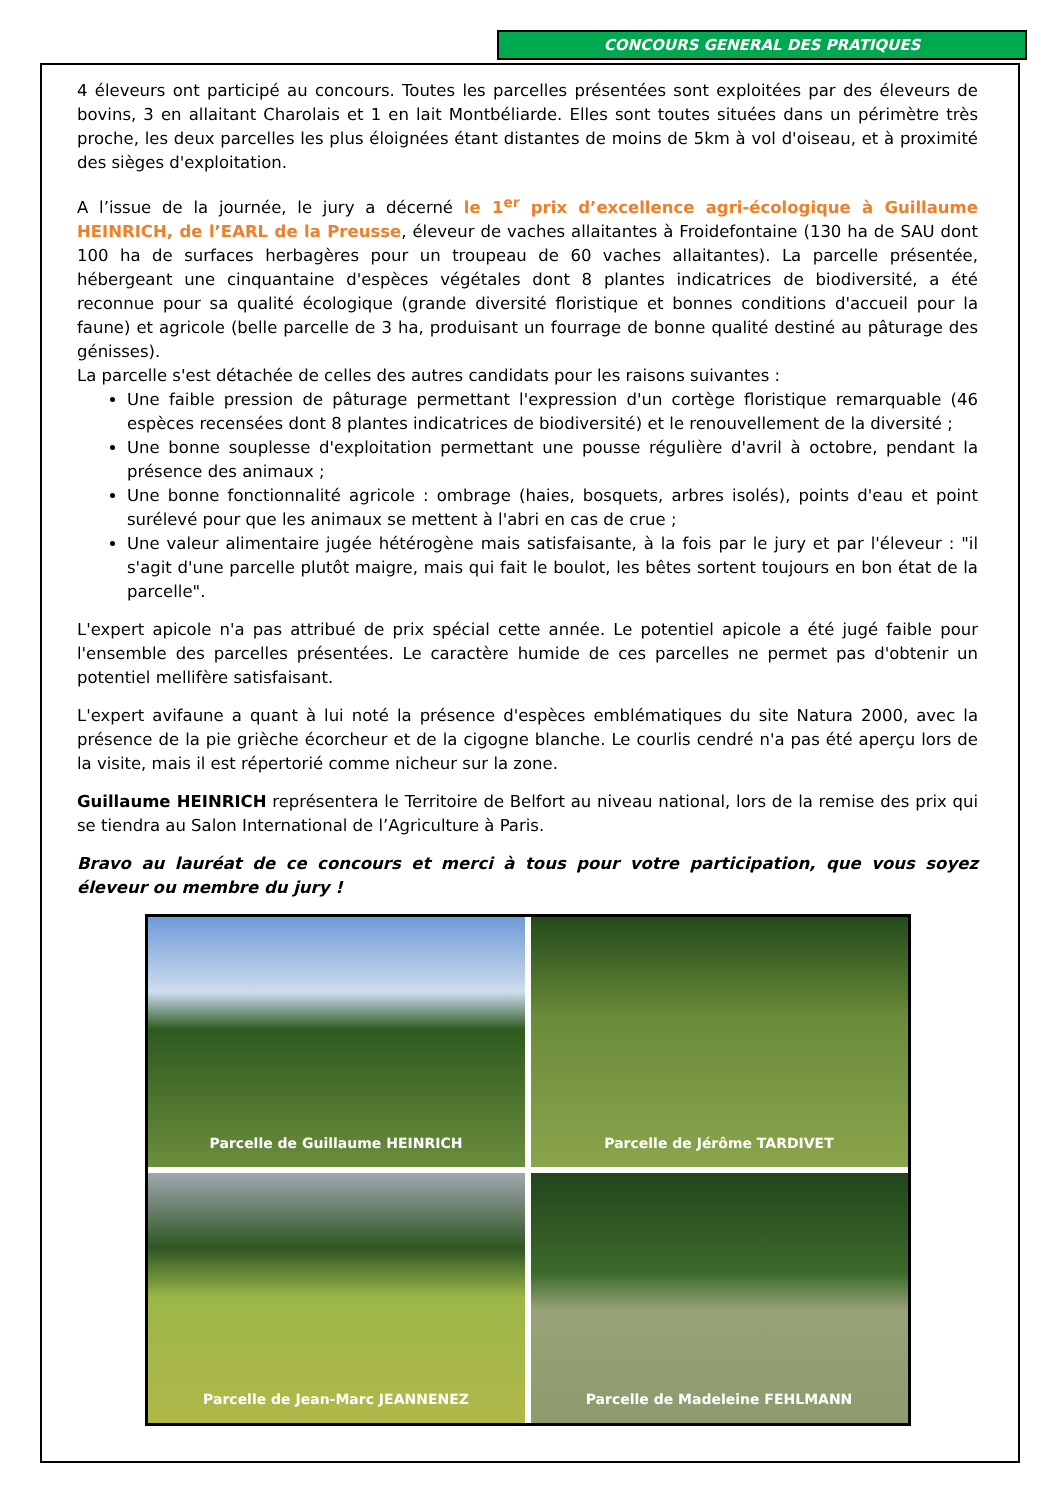CONCOURS GENERAL DES PRATIQUES
4 éleveurs ont participé au concours. Toutes les parcelles présentées sont exploitées par des éleveurs de bovins, 3 en allaitant Charolais et 1 en lait Montbéliarde. Elles sont toutes situées dans un périmètre très proche, les deux parcelles les plus éloignées étant distantes de moins de 5km à vol d'oiseau, et à proximité des sièges d'exploitation.
A l’issue de la journée, le jury a décerné le 1<sup>er</sup> prix d’excellence agri-écologique à Guillaume HEINRICH, de l’EARL de la Preusse, éleveur de vaches allaitantes à Froidefontaine (130 ha de SAU dont 100 ha de surfaces herbagères pour un troupeau de 60 vaches allaitantes). La parcelle présentée, hébergeant une cinquantaine d'espèces végétales dont 8 plantes indicatrices de biodiversité, a été reconnue pour sa qualité écologique (grande diversité floristique et bonnes conditions d'accueil pour la faune) et agricole (belle parcelle de 3 ha, produisant un fourrage de bonne qualité destiné au pâturage des génisses).
La parcelle s'est détachée de celles des autres candidats pour les raisons suivantes :
Une faible pression de pâturage permettant l'expression d'un cortège floristique remarquable (46 espèces recensées dont 8 plantes indicatrices de biodiversité) et le renouvellement de la diversité ;
Une bonne souplesse d'exploitation permettant une pousse régulière d'avril à octobre, pendant la présence des animaux ;
Une bonne fonctionnalité agricole : ombrage (haies, bosquets, arbres isolés), points d'eau et point surélevé pour que les animaux se mettent à l'abri en cas de crue ;
Une valeur alimentaire jugée hétérogène mais satisfaisante, à la fois par le jury et par l'éleveur : "il s'agit d'une parcelle plutôt maigre, mais qui fait le boulot, les bêtes sortent toujours en bon état de la parcelle".
L'expert apicole n'a pas attribué de prix spécial cette année. Le potentiel apicole a été jugé faible pour l'ensemble des parcelles présentées. Le caractère humide de ces parcelles ne permet pas d'obtenir un potentiel mellifère satisfaisant.
L'expert avifaune a quant à lui noté la présence d'espèces emblématiques du site Natura 2000, avec la présence de la pie grièche écorcheur et de la cigogne blanche. Le courlis cendré n'a pas été aperçu lors de la visite, mais il est répertorié comme nicheur sur la zone.
Guillaume HEINRICH représentera le Territoire de Belfort au niveau national, lors de la remise des prix qui se tiendra au Salon International de l’Agriculture à Paris.
Bravo au lauréat de ce concours et merci à tous pour votre participation, que vous soyez éleveur ou membre du jury !
Parcelle de Guillaume HEINRICH
Parcelle de Jérôme TARDIVET
Parcelle de Jean-Marc JEANNENEZ
Parcelle de Madeleine FEHLMANN